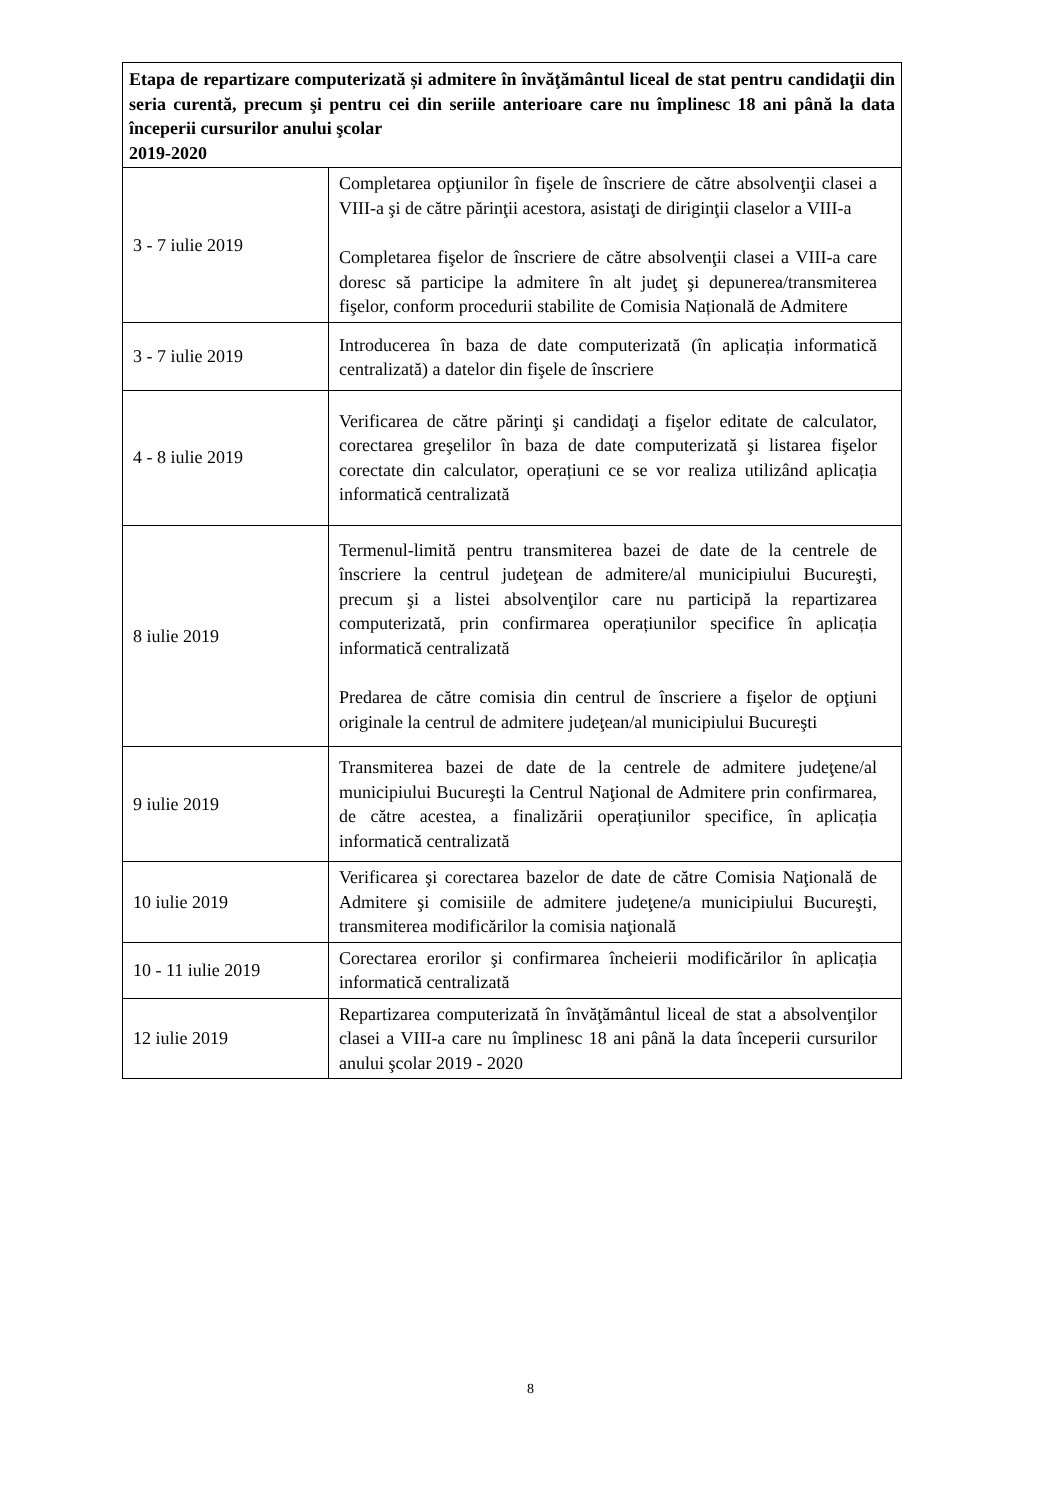| Etapa de repartizare computerizată și admitere în învăţământul liceal de stat pentru candidaţii din seria curentă, precum şi pentru cei din seriile anterioare care nu împlinesc 18 ani până la data începerii cursurilor anului şcolar 2019-2020 | |
| --- | --- |
| 3 - 7 iulie 2019 | Completarea opţiunilor în fişele de înscriere de către absolvenţii clasei a VIII-a şi de către părinţii acestora, asistaţi de diriginţii claselor a VIII-a Completarea fişelor de înscriere de către absolvenţii clasei a VIII-a care doresc să participe la admitere în alt judeţ şi depunerea/transmiterea fişelor, conform procedurii stabilite de Comisia Națională de Admitere |
| 3 - 7 iulie 2019 | Introducerea în baza de date computerizată (în aplicația informatică centralizată) a datelor din fişele de înscriere |
| 4 - 8 iulie 2019 | Verificarea de către părinţi şi candidaţi a fişelor editate de calculator, corectarea greşelilor în baza de date computerizată şi listarea fişelor corectate din calculator, operațiuni ce se vor realiza utilizând aplicația informatică centralizată |
| 8 iulie 2019 | Termenul-limită pentru transmiterea bazei de date de la centrele de înscriere la centrul judeţean de admitere/al municipiului Bucureşti, precum şi a listei absolvenţilor care nu participă la repartizarea computerizată, prin confirmarea operațiunilor specifice în aplicația informatică centralizată Predarea de către comisia din centrul de înscriere a fişelor de opţiuni originale la centrul de admitere judeţean/al municipiului Bucureşti |
| 9 iulie 2019 | Transmiterea bazei de date de la centrele de admitere judeţene/al municipiului Bucureşti la Centrul Naţional de Admitere prin confirmarea, de către acestea, a finalizării operațiunilor specifice, în aplicația informatică centralizată |
| 10 iulie 2019 | Verificarea şi corectarea bazelor de date de către Comisia Naţională de Admitere şi comisiile de admitere judeţene/a municipiului Bucureşti, transmiterea modificărilor la comisia naţională |
| 10 - 11 iulie 2019 | Corectarea erorilor şi confirmarea încheierii modificărilor în aplicația informatică centralizată |
| 12 iulie 2019 | Repartizarea computerizată în învăţământul liceal de stat a absolvenţilor clasei a VIII-a care nu împlinesc 18 ani până la data începerii cursurilor anului şcolar 2019 - 2020 |
8